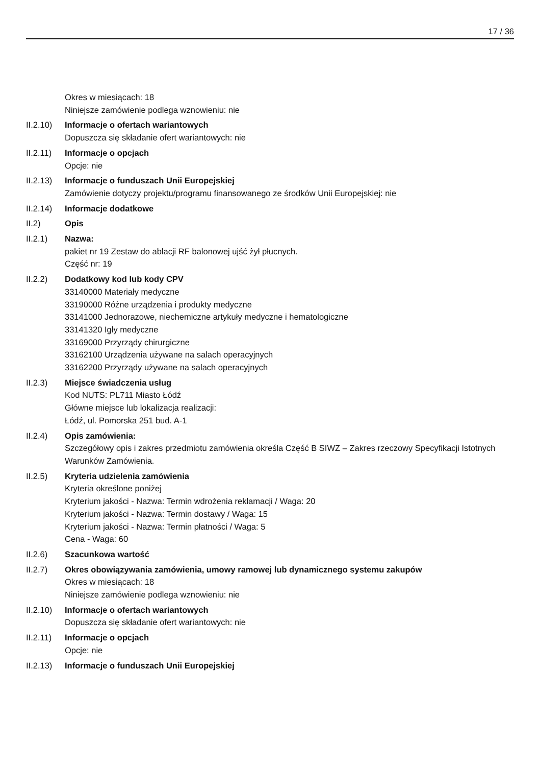17 / 36
Okres w miesiącach: 18
Niniejsze zamówienie podlega wznowieniu: nie
II.2.10)
Informacje o ofertach wariantowych
Dopuszcza się składanie ofert wariantowych: nie
II.2.11)
Informacje o opcjach
Opcje: nie
II.2.13)
Informacje o funduszach Unii Europejskiej
Zamówienie dotyczy projektu/programu finansowanego ze środków Unii Europejskiej: nie
II.2.14)
Informacje dodatkowe
II.2) Opis
II.2.1) Nazwa:
pakiet nr 19 Zestaw do ablacji RF balonowej ujść żył płucnych.
Część nr: 19
II.2.2) Dodatkowy kod lub kody CPV
33140000 Materiały medyczne
33190000 Różne urządzenia i produkty medyczne
33141000 Jednorazowe, niechemiczne artykuły medyczne i hematologiczne
33141320 Igły medyczne
33169000 Przyrządy chirurgiczne
33162100 Urządzenia używane na salach operacyjnych
33162200 Przyrządy używane na salach operacyjnych
II.2.3) Miejsce świadczenia usług
Kod NUTS: PL711 Miasto Łódź
Główne miejsce lub lokalizacja realizacji:
Łódź, ul. Pomorska 251 bud. A-1
II.2.4) Opis zamówienia:
Szczegółowy opis i zakres przedmiotu zamówienia określa Część B SIWZ – Zakres rzeczowy Specyfikacji Istotnych Warunków Zamówienia.
II.2.5) Kryteria udzielenia zamówienia
Kryteria określone poniżej
Kryterium jakości - Nazwa: Termin wdrożenia reklamacji / Waga: 20
Kryterium jakości - Nazwa: Termin dostawy / Waga: 15
Kryterium jakości - Nazwa: Termin płatności / Waga: 5
Cena - Waga: 60
II.2.6) Szacunkowa wartość
II.2.7) Okres obowiązywania zamówienia, umowy ramowej lub dynamicznego systemu zakupów
Okres w miesiącach: 18
Niniejsze zamówienie podlega wznowieniu: nie
II.2.10)
Informacje o ofertach wariantowych
Dopuszcza się składanie ofert wariantowych: nie
II.2.11)
Informacje o opcjach
Opcje: nie
II.2.13)
Informacje o funduszach Unii Europejskiej